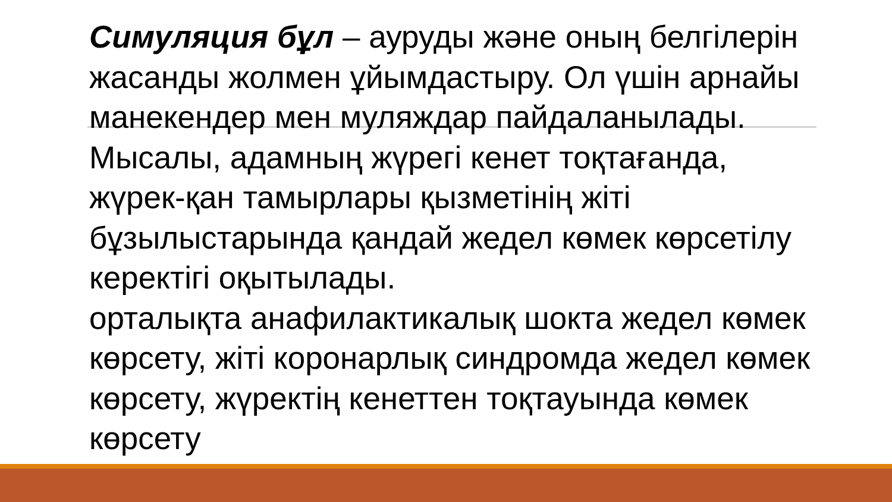Симуляция бұл – ауруды және оның белгілерін жасанды жолмен ұйымдастыру. Ол үшін арнайы манекендер мен муляждар пайдаланылады.
Мысалы, адамның жүрегі кенет тоқтағанда, жүрек-қан тамырлары қызметінің жіті бұзылыстарында қандай жедел көмек көрсетілу керектігі оқытылады.
орталықта анафилактикалық шокта жедел көмек көрсету, жіті коронарлық синдромда жедел көмек көрсету, жүректің кенеттен тоқтауында көмек көрсету